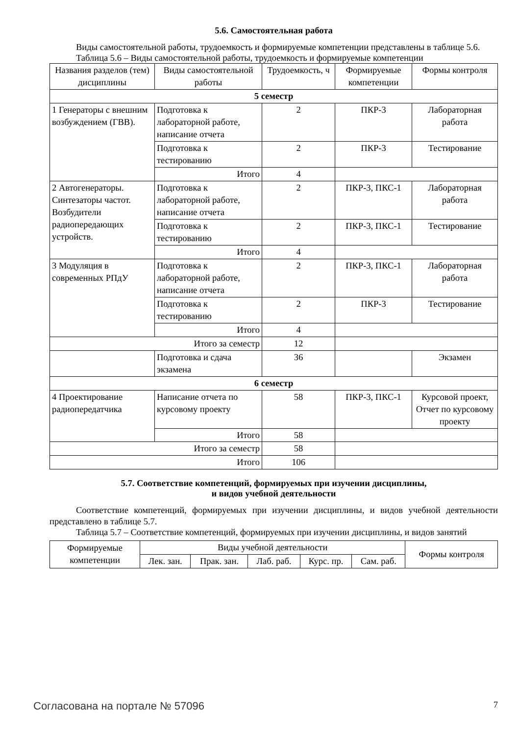5.6. Самостоятельная работа
Виды самостоятельной работы, трудоемкость и формируемые компетенции представлены в таблице 5.6.
Таблица 5.6 – Виды самостоятельной работы, трудоемкость и формируемые компетенции
| Названия разделов (тем) дисциплины | Виды самостоятельной работы | Трудоемкость, ч | Формируемые компетенции | Формы контроля |
| --- | --- | --- | --- | --- |
| 5 семестр | | | | |
| 1 Генераторы с внешним возбуждением (ГВВ). | Подготовка к лабораторной работе, написание отчета | 2 | ПКР-3 | Лабораторная работа |
| | Подготовка к тестированию | 2 | ПКР-3 | Тестирование |
| | Итого | 4 | | |
| 2 Автогенераторы. Синтезаторы частот. Возбудители радиопередающих устройств. | Подготовка к лабораторной работе, написание отчета | 2 | ПКР-3, ПКС-1 | Лабораторная работа |
| | Подготовка к тестированию | 2 | ПКР-3, ПКС-1 | Тестирование |
| | Итого | 4 | | |
| 3 Модуляция в современных РПдУ | Подготовка к лабораторной работе, написание отчета | 2 | ПКР-3, ПКС-1 | Лабораторная работа |
| | Подготовка к тестированию | 2 | ПКР-3 | Тестирование |
| | Итого | 4 | | |
| Итого за семестр | | 12 | | |
| | Подготовка и сдача экзамена | 36 | | Экзамен |
| 6 семестр | | | | |
| 4 Проектирование радиопередатчика | Написание отчета по курсовому проекту | 58 | ПКР-3, ПКС-1 | Курсовой проект, Отчет по курсовому проекту |
| | Итого | 58 | | |
| Итого за семестр | | 58 | | |
| Итого | | 106 | | |
5.7. Соответствие компетенций, формируемых при изучении дисциплины,
и видов учебной деятельности
Соответствие компетенций, формируемых при изучении дисциплины, и видов учебной деятельности представлено в таблице 5.7.
Таблица 5.7 – Соответствие компетенций, формируемых при изучении дисциплины, и видов занятий
| Формируемые компетенции | Виды учебной деятельности | | | | | Формы контроля |
| --- | --- | --- | --- | --- | --- | --- |
| | Лек. зан. | Прак. зан. | Лаб. раб. | Курс. пр. | Сам. раб. | |
Согласована на портале № 57096 7